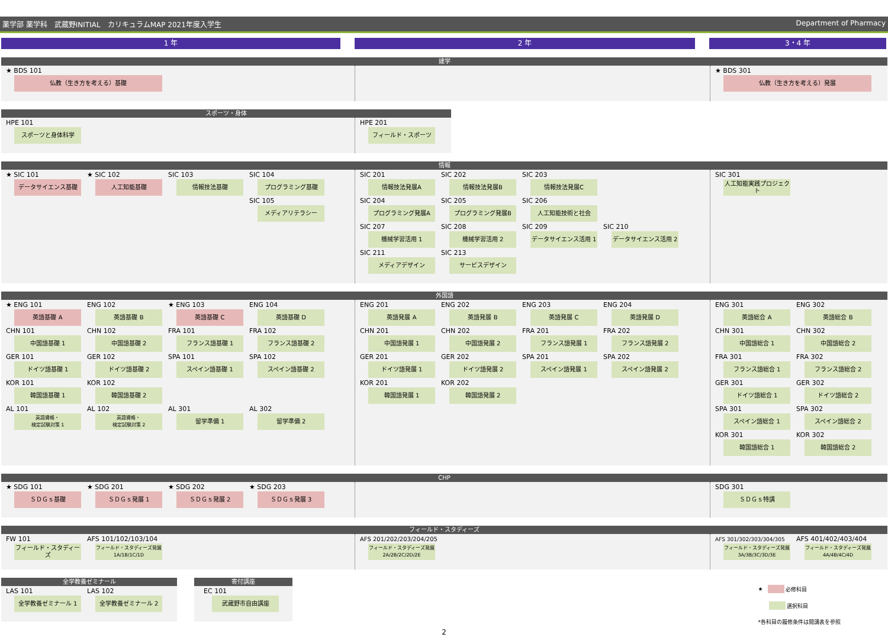薬学部 薬学科　武蔵野INITIAL　カリキュラムMAP 2021年度入学生 Department of Pharmacy
1 年 2 年 3・4 年
建学
★ BDS 101
仏教（生き方を考える）基礎
★ BDS 301
仏教（生き方を考える）発展
スポーツ・身体
HPE 101
スポーツと身体科学
HPE 201
フィールド・スポーツ
情報
★ SIC 101
データサイエンス基礎
★ SIC 102
人工知能基礎
SIC 103
情報技法基礎
SIC 104
プログラミング基礎
SIC 105
メディアリテラシー
SIC 201
情報技法発展A
SIC 202
情報技法発展B
SIC 203
情報技法発展C
SIC 204
プログラミング発展A
SIC 205
プログラミング発展B
SIC 206
人工知能技術と社会
SIC 207
機械学習活用 1
SIC 208
機械学習活用 2
SIC 209
データサイエンス活用 1
SIC 210
データサイエンス活用 2
SIC 211
メディアデザイン
SIC 213
サービスデザイン
SIC 301
人工知能実践プロジェクト
外国語
★ ENG 101
英語基礎 A
ENG 102
英語基礎 B
★ ENG 103
英語基礎 C
ENG 104
英語基礎 D
CHN 101
中国語基礎 1
CHN 102
中国語基礎 2
FRA 101
フランス語基礎 1
FRA 102
フランス語基礎 2
GER 101
ドイツ語基礎 1
GER 102
ドイツ語基礎 2
SPA 101
スペイン語基礎 1
SPA 102
スペイン語基礎 2
KOR 101
韓国語基礎 1
KOR 102
韓国語基礎 2
AL 101
英語資格・
検定試験対策 1
AL 102
英語資格・
検定試験対策 2
AL 301
留学準備 1
AL 302
留学準備 2
ENG 201
英語発展 A
ENG 202
英語発展 B
ENG 203
英語発展 C
ENG 204
英語発展 D
CHN 201
中国語発展 1
CHN 202
中国語発展 2
FRA 201
フランス語発展 1
FRA 202
フランス語発展 2
GER 201
ドイツ語発展 1
GER 202
ドイツ語発展 2
SPA 201
スペイン語発展 1
SPA 202
スペイン語発展 2
KOR 201
韓国語発展 1
KOR 202
韓国語発展 2
ENG 301
英語総合 A
ENG 302
英語総合 B
CHN 301
中国語総合 1
CHN 302
中国語総合 2
FRA 301
フランス語総合 1
FRA 302
フランス語総合 2
GER 301
ドイツ語総合 1
GER 302
ドイツ語総合 2
SPA 301
スペイン語総合 1
SPA 302
スペイン語総合 2
KOR 301
韓国語総合 1
KOR 302
韓国語総合 2
CHP
★ SDG 101
ＳＤＧｓ基礎
★ SDG 201
ＳＤＧｓ発展 1
★ SDG 202
ＳＤＧｓ発展 2
★ SDG 203
ＳＤＧｓ発展 3
SDG 301
ＳＤＧｓ特講
フィールド・スタディーズ
FW 101
フィールド・スタディーズ
AFS 101/102/103/104
フィールド・スタディーズ発展
1A/1B/1C/1D
AFS 201/202/203/204/205
フィールド・スタディーズ発展
2A/2B/2C/2D/2E
AFS 301/302/303/304/305
フィールド・スタディーズ発展
3A/3B/3C/3D/3E
AFS 401/402/403/404
フィールド・スタディーズ発展
4A/4B/4C/4D
全学教養ゼミナール
LAS 101
全学教養ゼミナール 1
LAS 102
全学教養ゼミナール 2
寄付講座
EC 101
武蔵野市自由講座
★ 必修科目
選択科目
*各科目の履修条件は開講表を参照
2